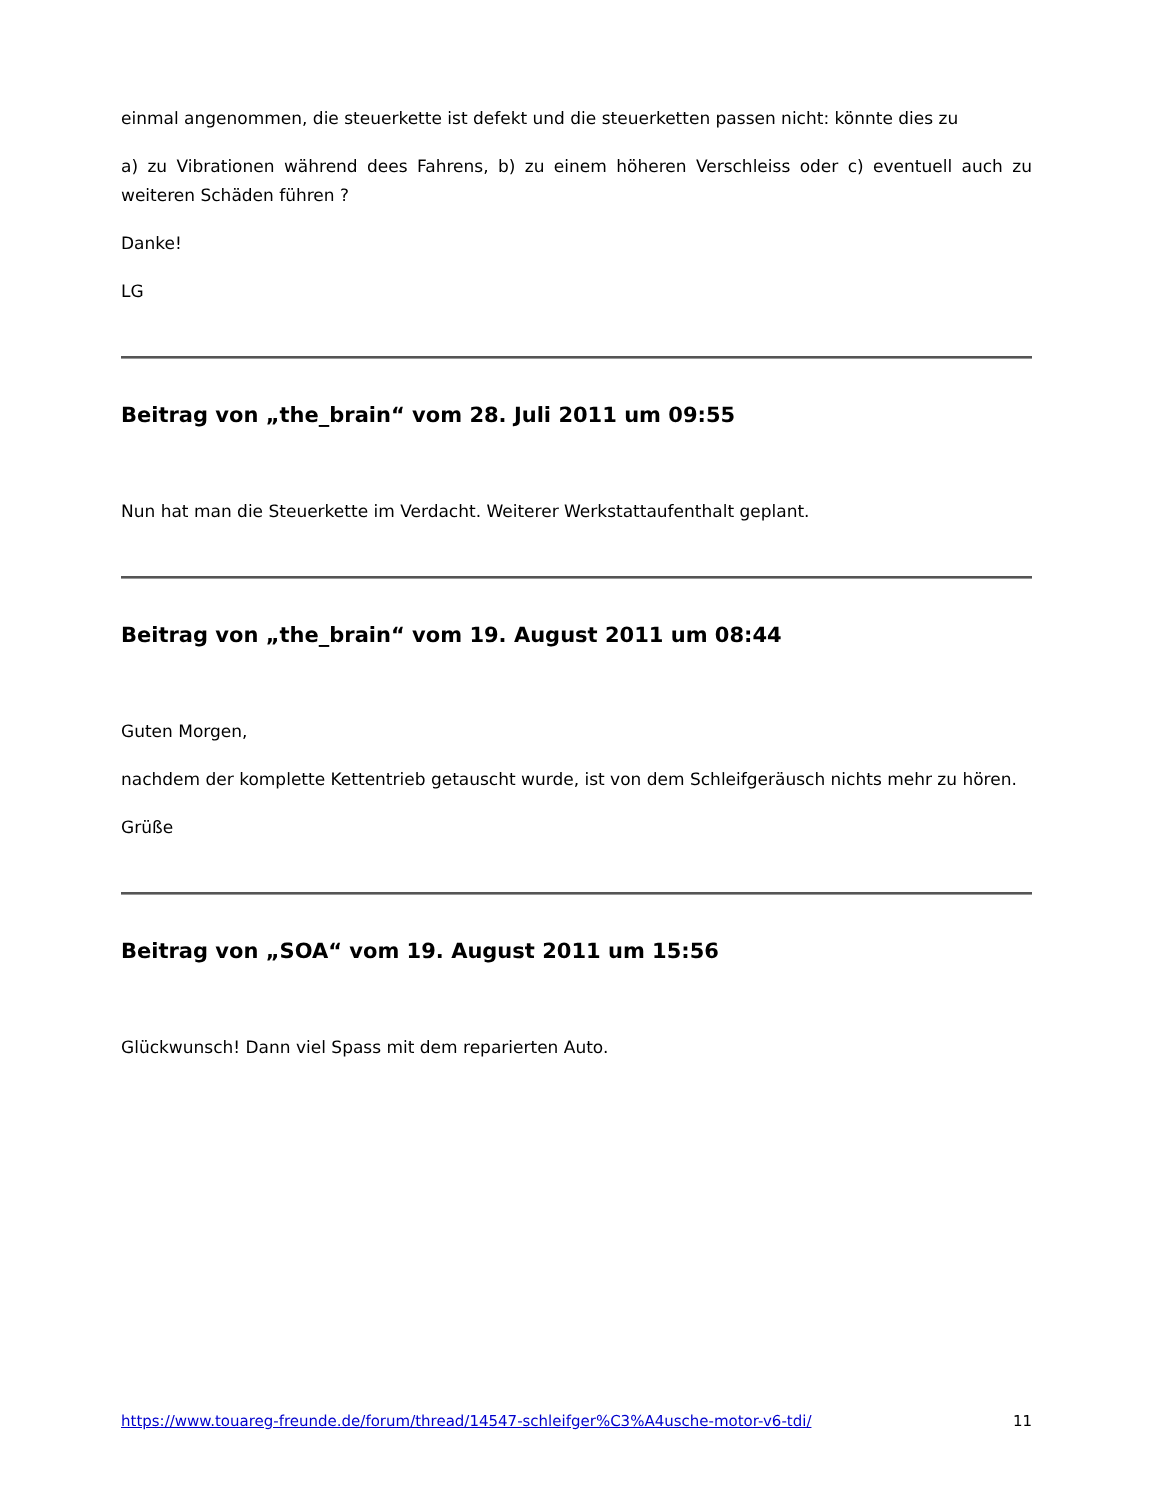einmal angenommen, die steuerkette ist defekt und die steuerketten passen nicht: könnte dies zu
a) zu Vibrationen während dees Fahrens, b) zu einem höheren Verschleiss oder c) eventuell auch zu weiteren Schäden führen ?
Danke!
LG
Beitrag von „the_brain“ vom 28. Juli 2011 um 09:55
Nun hat man die Steuerkette im Verdacht. Weiterer Werkstattaufenthalt geplant.
Beitrag von „the_brain“ vom 19. August 2011 um 08:44
Guten Morgen,
nachdem der komplette Kettentrieb getauscht wurde, ist von dem Schleifgeräusch nichts mehr zu hören.
Grüße
Beitrag von „SOA“ vom 19. August 2011 um 15:56
Glückwunsch! Dann viel Spass mit dem reparierten Auto.
https://www.touareg-freunde.de/forum/thread/14547-schleifger%C3%A4usche-motor-v6-tdi/ 11